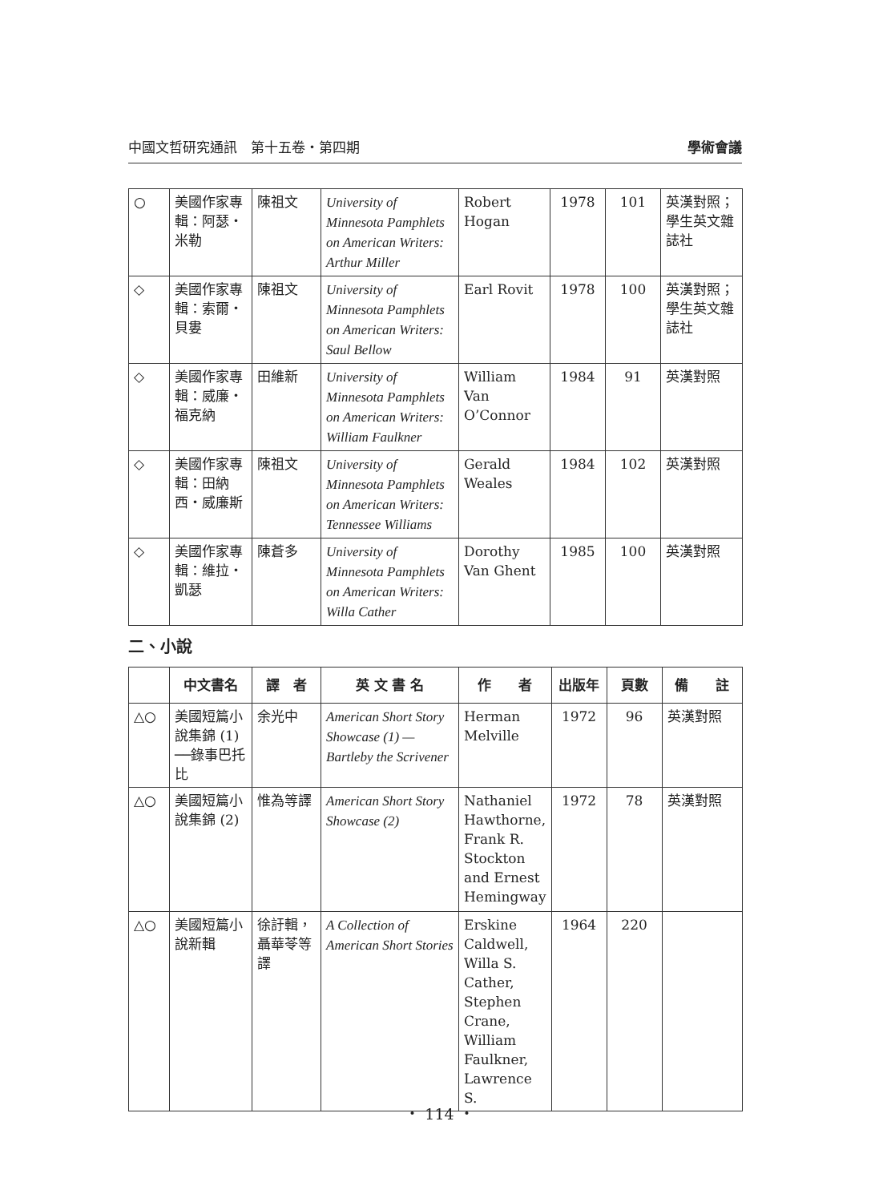中國文哲研究通訊　第十五卷・第四期 學術會議
| ○ | 美國作家專輯：阿瑟・米勒 | 陳祖文 | University of Minnesota Pamphlets on American Writers: Arthur Miller | Robert Hogan | 1978 | 101 | 英漢對照；學生英文雜誌社 |
| ◇ | 美國作家專輯：索爾・貝婁 | 陳祖文 | University of Minnesota Pamphlets on American Writers: Saul Bellow | Earl Rovit | 1978 | 100 | 英漢對照；學生英文雜誌社 |
| ◇ | 美國作家專輯：威廉・福克納 | 田維新 | University of Minnesota Pamphlets on American Writers: William Faulkner | William Van O’Connor | 1984 | 91 | 英漢對照 |
| ◇ | 美國作家專輯：田納西・威廉斯 | 陳祖文 | University of Minnesota Pamphlets on American Writers: Tennessee Williams | Gerald Weales | 1984 | 102 | 英漢對照 |
| ◇ | 美國作家專輯：維拉・凱瑟 | 陳蒼多 | University of Minnesota Pamphlets on American Writers: Willa Cather | Dorothy Van Ghent | 1985 | 100 | 英漢對照 |
二、小說
| | 中文書名 | 譯 者 | 英 文 書 名 | 作 者 | 出版年 | 頁數 | 備 註 |
| --- | --- | --- | --- | --- | --- | --- | --- |
| △○ | 美國短篇小說集錦 (1) ──錄事巴托比 | 余光中 | American Short Story Showcase (1) —Bartleby the Scrivener | Herman Melville | 1972 | 96 | 英漢對照 |
| △○ | 美國短篇小說集錦 (2) | 惟為等譯 | American Short Story Showcase (2) | Nathaniel Hawthorne, Frank R. Stockton and Ernest Hemingway | 1972 | 78 | 英漢對照 |
| △○ | 美國短篇小說新輯 | 徐訏輯，聶華苓等譯 | A Collection of American Short Stories | Erskine Caldwell, Willa S. Cather, Stephen Crane, William Faulkner, Lawrence S. | 1964 | 220 | |
・ 114 ・